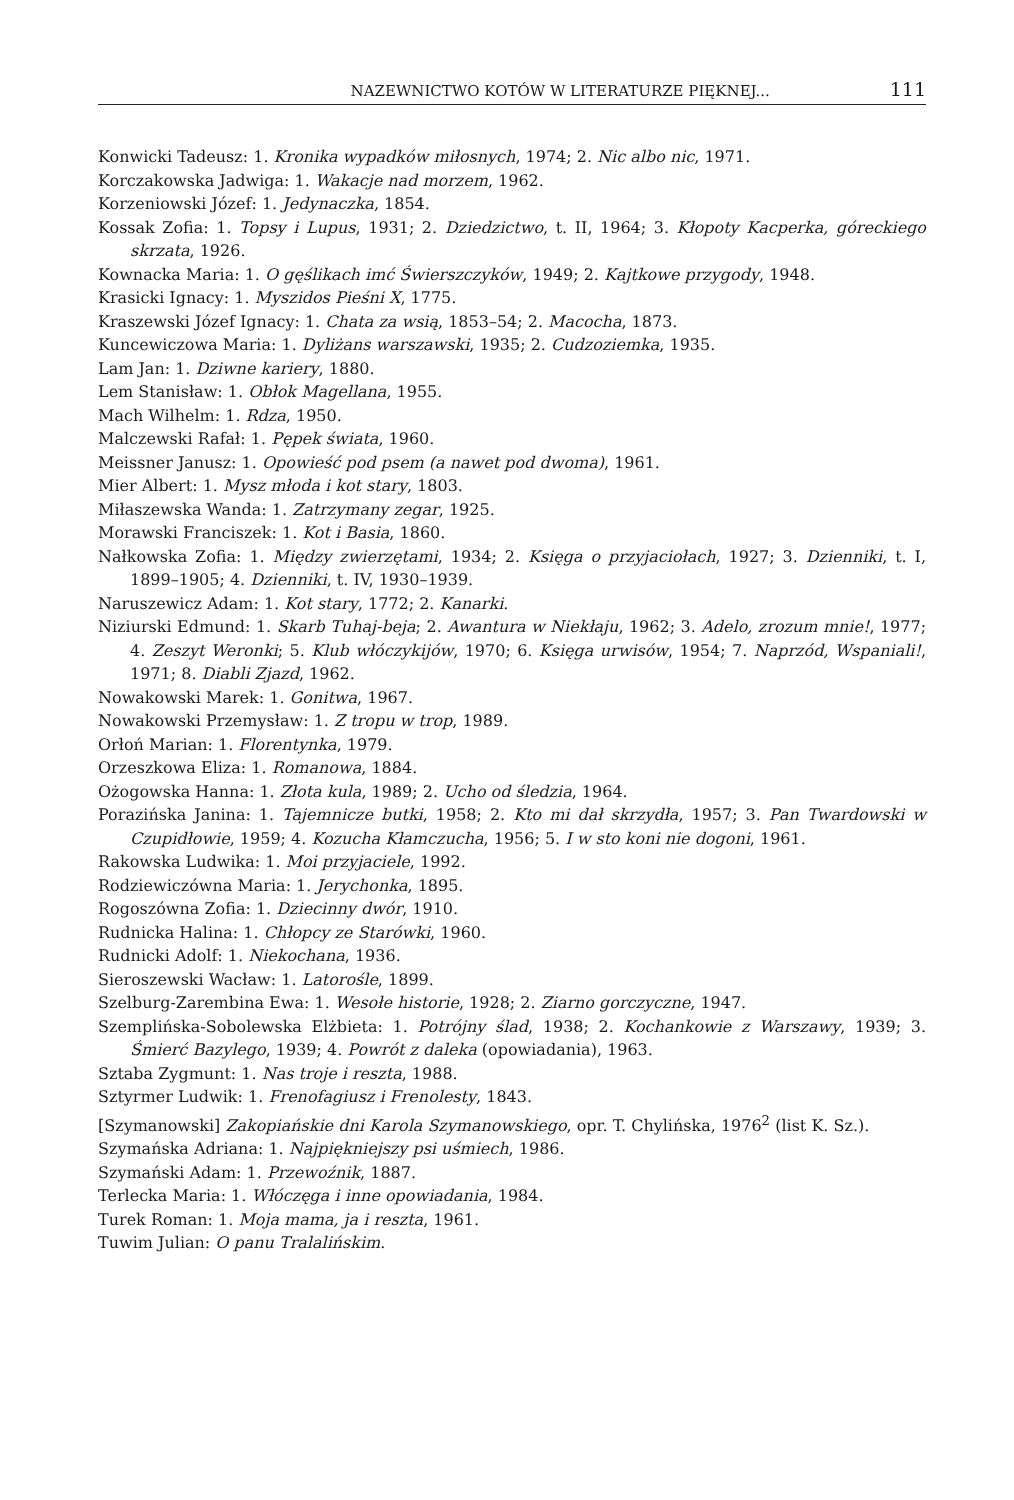NAZEWNICTWO KOTÓW W LITERATURZE PIĘKNEJ... 111
Konwicki Tadeusz: 1. Kronika wypadków miłosnych, 1974; 2. Nic albo nic, 1971.
Korczakowska Jadwiga: 1. Wakacje nad morzem, 1962.
Korzeniowski Józef: 1. Jedynaczka, 1854.
Kossak Zofia: 1. Topsy i Lupus, 1931; 2. Dziedzictwo, t. II, 1964; 3. Kłopoty Kacperka, góreckiego skrzata, 1926.
Kownacka Maria: 1. O gęślikach imć Świerszczyków, 1949; 2. Kajtkowe przygody, 1948.
Krasicki Ignacy: 1. Myszidos Pieśni X, 1775.
Kraszewski Józef Ignacy: 1. Chata za wsią, 1853–54; 2. Macocha, 1873.
Kuncewiczowa Maria: 1. Dyliżans warszawski, 1935; 2. Cudzoziemka, 1935.
Lam Jan: 1. Dziwne kariery, 1880.
Lem Stanisław: 1. Obłok Magellana, 1955.
Mach Wilhelm: 1. Rdza, 1950.
Malczewski Rafał: 1. Pępek świata, 1960.
Meissner Janusz: 1. Opowieść pod psem (a nawet pod dwoma), 1961.
Mier Albert: 1. Mysz młoda i kot stary, 1803.
Miłaszewska Wanda: 1. Zatrzymany zegar, 1925.
Morawski Franciszek: 1. Kot i Basia, 1860.
Nałkowska Zofia: 1. Między zwierzętami, 1934; 2. Księga o przyjaciołach, 1927; 3. Dzienniki, t. I, 1899–1905; 4. Dzienniki, t. IV, 1930–1939.
Naruszewicz Adam: 1. Kot stary, 1772; 2. Kanarki.
Niziurski Edmund: 1. Skarb Tuhaj-beja; 2. Awantura w Niekłaju, 1962; 3. Adelo, zrozum mnie!, 1977; 4. Zeszyt Weronki; 5. Klub włóczykijów, 1970; 6. Księga urwisów, 1954; 7. Naprzód, Wspaniali!, 1971; 8. Diabli Zjazd, 1962.
Nowakowski Marek: 1. Gonitwa, 1967.
Nowakowski Przemysław: 1. Z tropu w trop, 1989.
Orłoń Marian: 1. Florentynka, 1979.
Orzeszkowa Eliza: 1. Romanowa, 1884.
Ożogowska Hanna: 1. Złota kula, 1989; 2. Ucho od śledzia, 1964.
Porazińska Janina: 1. Tajemnicze butki, 1958; 2. Kto mi dał skrzydła, 1957; 3. Pan Twardowski w Czupidłowie, 1959; 4. Kozucha Kłamczucha, 1956; 5. I w sto koni nie dogoni, 1961.
Rakowska Ludwika: 1. Moi przyjaciele, 1992.
Rodziewiczówna Maria: 1. Jerychonka, 1895.
Rogoszówna Zofia: 1. Dziecinny dwór, 1910.
Rudnicka Halina: 1. Chłopcy ze Starówki, 1960.
Rudnicki Adolf: 1. Niekochana, 1936.
Sieroszewski Wacław: 1. Latorośle, 1899.
Szelburg-Zarembina Ewa: 1. Wesołe historie, 1928; 2. Ziarno gorczyczne, 1947.
Szemplińska-Sobolewska Elżbieta: 1. Potrójny ślad, 1938; 2. Kochankowie z Warszawy, 1939; 3. Śmierć Bazylego, 1939; 4. Powrót z daleka (opowiadania), 1963.
Sztaba Zygmunt: 1. Nas troje i reszta, 1988.
Sztyrmer Ludwik: 1. Frenofagiusz i Frenolesty, 1843.
[Szymanowski] Zakopiańskie dni Karola Szymanowskiego, opr. T. Chylińska, 1976<sup>2</sup> (list K. Sz.).
Szymańska Adriana: 1. Najpiękniejszy psi uśmiech, 1986.
Szymański Adam: 1. Przewoźnik, 1887.
Terlecka Maria: 1. Włóczęga i inne opowiadania, 1984.
Turek Roman: 1. Moja mama, ja i reszta, 1961.
Tuwim Julian: O panu Tralalińskim.